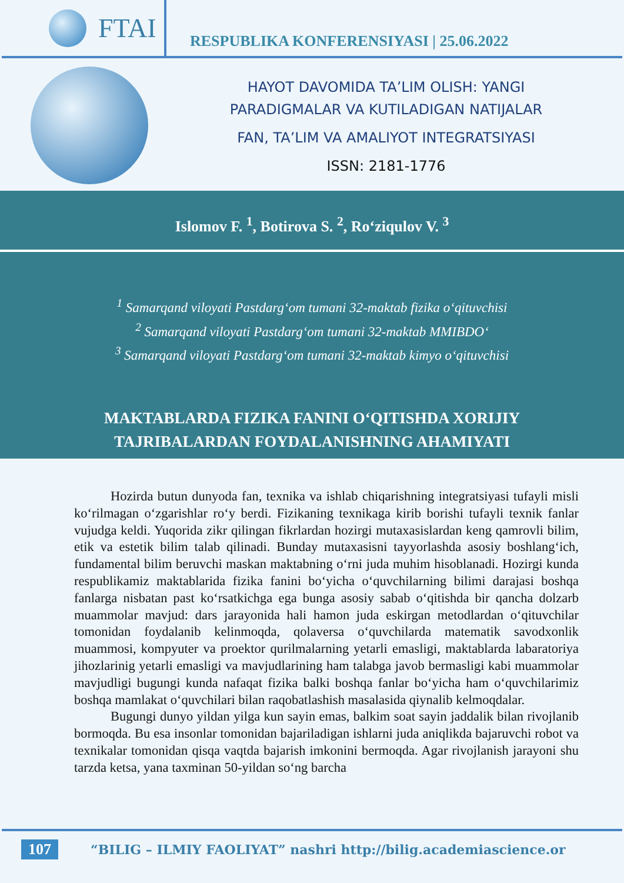FTAI
RESPUBLIKA KONFERENSIYASI | 25.06.2022
HAYOT DAVOMIDA TA’LIM OLISH: YANGI
PARADIGMALAR VA KUTILADIGAN NATIJALAR
FAN, TA’LIM VA AMALIYOT INTEGRATSIYASI
ISSN: 2181-1776
Islomov F. <sup>1</sup>, Botirova S. <sup>2</sup>, Ro‘ziqulov V. <sup>3</sup>
<sup>1</sup> Samarqand viloyati Pastdarg‘om tumani 32-maktab fizika o‘qituvchisi
<sup>2</sup> Samarqand viloyati Pastdarg‘om tumani 32-maktab MMIBDO‘
<sup>3</sup> Samarqand viloyati Pastdarg‘om tumani 32-maktab kimyo o‘qituvchisi
MAKTABLARDA FIZIKA FANINI O‘QITISHDA XORIJIY
TAJRIBALARDAN FOYDALANISHNING AHAMIYATI
Hozirda butun dunyoda fan, texnika va ishlab chiqarishning integratsiyasi tufayli misli ko‘rilmagan o‘zgarishlar ro‘y berdi. Fizikaning texnikaga kirib borishi tufayli texnik fanlar vujudga keldi. Yuqorida zikr qilingan fikrlardan hozirgi mutaxasislardan keng qamrovli bilim, etik va estetik bilim talab qilinadi. Bunday mutaxasisni tayyorlashda asosiy boshlang‘ich, fundamental bilim beruvchi maskan maktabning o‘rni juda muhim hisoblanadi. Hozirgi kunda respublikamiz maktablarida fizika fanini bo‘yicha o‘quvchilarning bilimi darajasi boshqa fanlarga nisbatan past ko‘rsatkichga ega bunga asosiy sabab o‘qitishda bir qancha dolzarb muammolar mavjud: dars jarayonida hali hamon juda eskirgan metodlardan o‘qituvchilar tomonidan foydalanib kelinmoqda, qolaversa o‘quvchilarda matematik savodxonlik muammosi, kompyuter va proektor qurilmalarning yetarli emasligi, maktablarda labaratoriya jihozlarinig yetarli emasligi va mavjudlarining ham talabga javob bermasligi kabi muammolar mavjudligi bugungi kunda nafaqat fizika balki boshqa fanlar bo‘yicha ham o‘quvchilarimiz boshqa mamlakat o‘quvchilari bilan raqobatlashish masalasida qiynalib kelmoqdalar.
Bugungi dunyo yildan yilga kun sayin emas, balkim soat sayin jaddalik bilan rivojlanib bormoqda. Bu esa insonlar tomonidan bajariladigan ishlarni juda aniqlikda bajaruvchi robot va texnikalar tomonidan qisqa vaqtda bajarish imkonini bermoqda. Agar rivojlanish jarayoni shu tarzda ketsa, yana taxminan 50-yildan so‘ng barcha
107 “BILIG – ILMIY FAOLIYAT” nashri http://bilig.academiascience.or